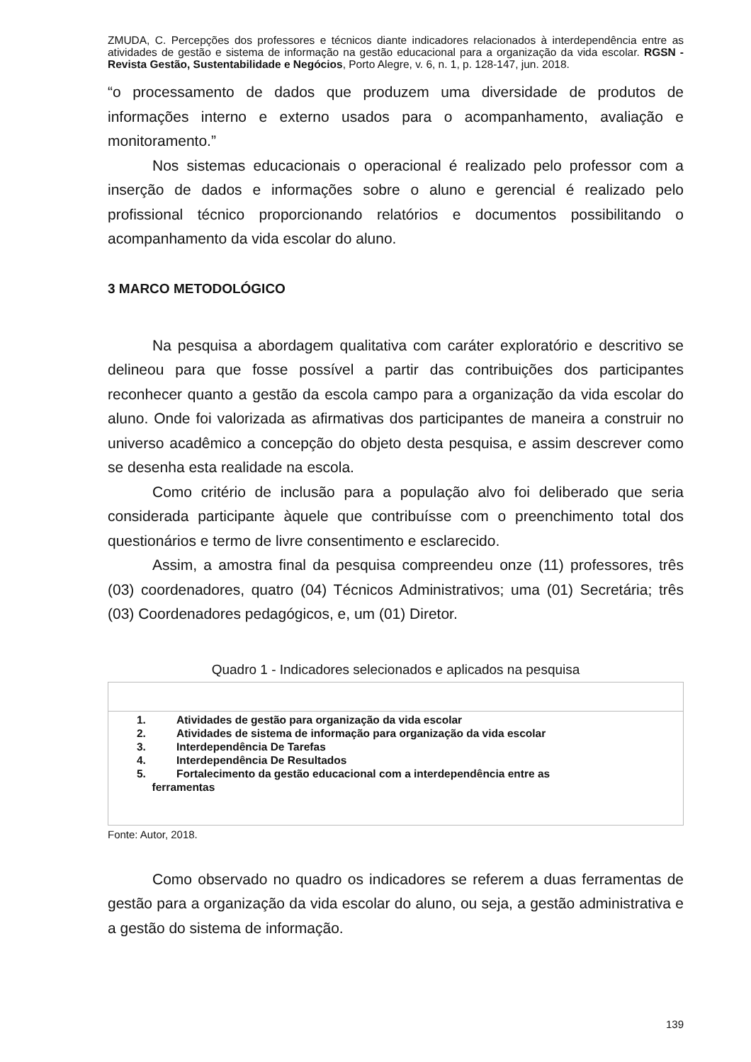ZMUDA, C. Percepções dos professores e técnicos diante indicadores relacionados à interdependência entre as atividades de gestão e sistema de informação na gestão educacional para a organização da vida escolar. RGSN - Revista Gestão, Sustentabilidade e Negócios, Porto Alegre, v. 6, n. 1, p. 128-147, jun. 2018.
“o processamento de dados que produzem uma diversidade de produtos de informações interno e externo usados para o acompanhamento, avaliação e monitoramento.”
Nos sistemas educacionais o operacional é realizado pelo professor com a inserção de dados e informações sobre o aluno e gerencial é realizado pelo profissional técnico proporcionando relatórios e documentos possibilitando o acompanhamento da vida escolar do aluno.
3 MARCO METODOLÓGICO
Na pesquisa a abordagem qualitativa com caráter exploratório e descritivo se delineou para que fosse possível a partir das contribuições dos participantes reconhecer quanto a gestão da escola campo para a organização da vida escolar do aluno. Onde foi valorizada as afirmativas dos participantes de maneira a construir no universo acadêmico a concepção do objeto desta pesquisa, e assim descrever como se desenha esta realidade na escola.
Como critério de inclusão para a população alvo foi deliberado que seria considerada participante àquele que contribuísse com o preenchimento total dos questionários e termo de livre consentimento e esclarecido.
Assim, a amostra final da pesquisa compreendeu onze (11) professores, três (03) coordenadores, quatro (04) Técnicos Administrativos; uma (01) Secretária; três (03) Coordenadores pedagógicos, e, um (01) Diretor.
Quadro 1 - Indicadores selecionados e aplicados na pesquisa
| 1. Atividades de gestão para organização da vida escolar 2. Atividades de sistema de informação para organização da vida escolar 3. Interdependência De Tarefas 4. Interdependência De Resultados 5. Fortalecimento da gestão educacional com a interdependência entre as ferramentas |
Fonte: Autor, 2018.
Como observado no quadro os indicadores se referem a duas ferramentas de gestão para a organização da vida escolar do aluno, ou seja, a gestão administrativa e a gestão do sistema de informação.
139